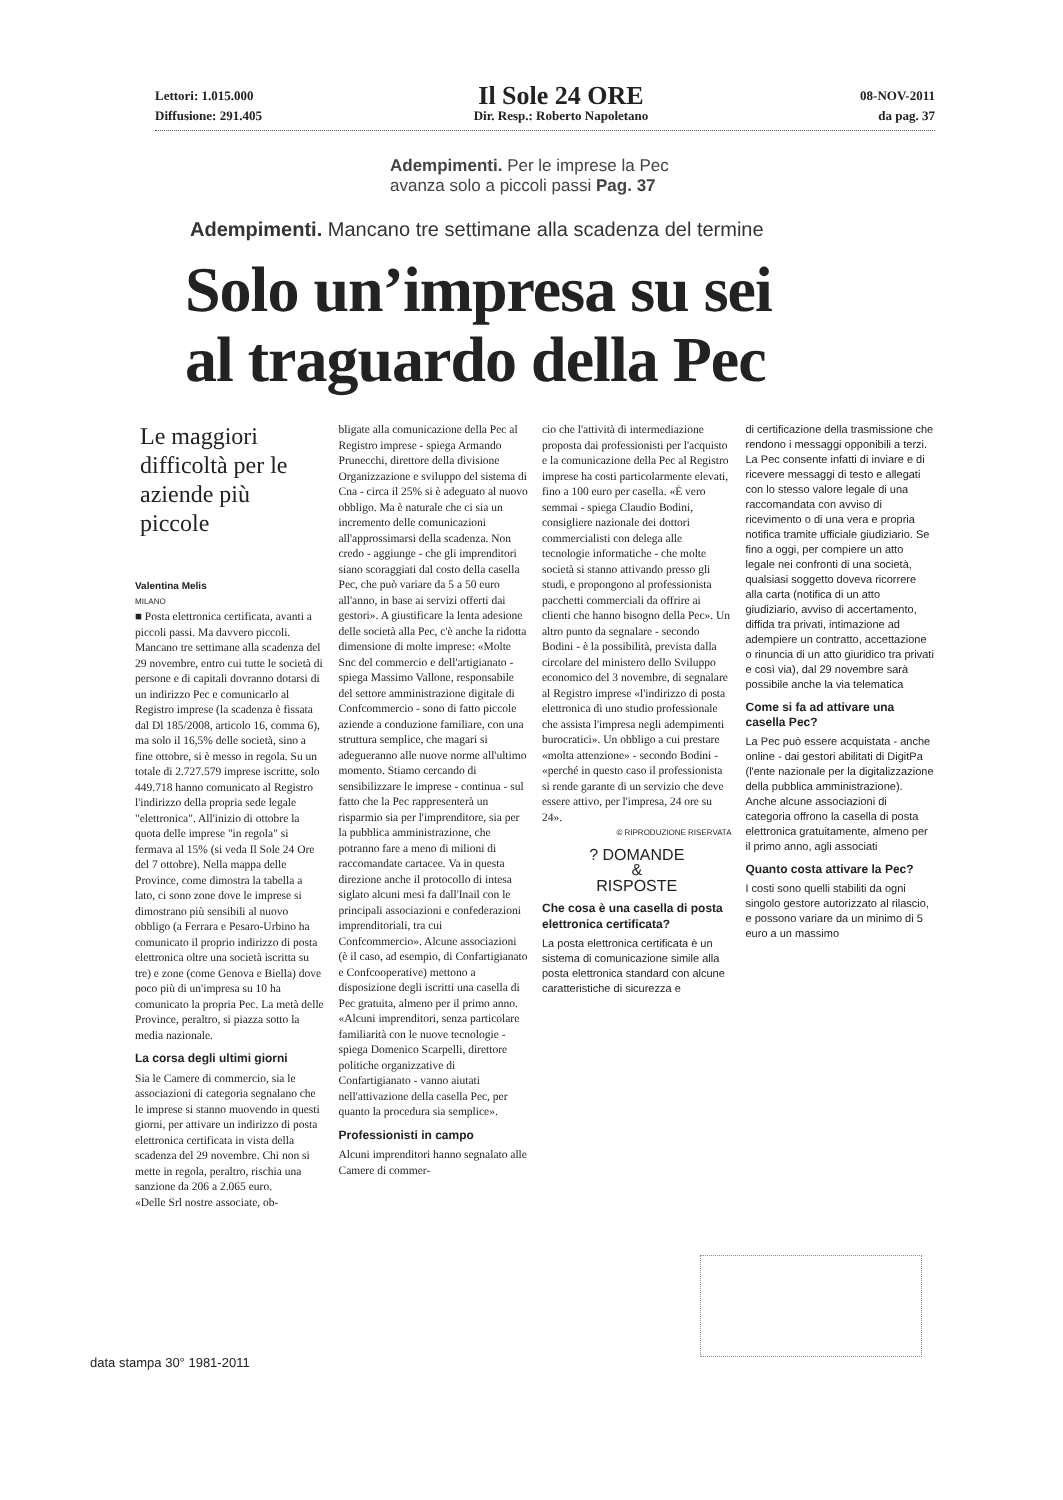Lettori: 1.015.000
Diffusione: 291.405
Il Sole 24 ORE
Dir. Resp.: Roberto Napoletano
08-NOV-2011
da pag. 37
Adempimenti. Per le imprese la Pec
avanza solo a piccoli passi Pag. 37
Adempimenti. Mancano tre settimane alla scadenza del termine
Solo un’impresa su sei
al traguardo della Pec
Le maggiori difficoltà per le aziende più piccole
Valentina Melis
MILANO
■ Posta elettronica certificata, avanti a piccoli passi. Ma davvero piccoli. Mancano tre settimane alla scadenza del 29 novembre, entro cui tutte le società di persone e di capitali dovranno dotarsi di un indirizzo Pec e comunicarlo al Registro imprese (la scadenza è fissata dal Dl 185/2008, articolo 16, comma 6), ma solo il 16,5% delle società, sino a fine ottobre, si è messo in regola. Su un totale di 2.727.579 imprese iscritte, solo 449.718 hanno comunicato al Registro l'indirizzo della propria sede legale "elettronica". All'inizio di ottobre la quota delle imprese "in regola" si fermava al 15% (si veda Il Sole 24 Ore del 7 ottobre). Nella mappa delle Province, come dimostra la tabella a lato, ci sono zone dove le imprese si dimostrano più sensibili al nuovo obbligo (a Ferrara e Pesaro-Urbino ha comunicato il proprio indirizzo di posta elettronica oltre una società iscritta su tre) e zone (come Genova e Biella) dove poco più di un'impresa su 10 ha comunicato la propria Pec. La metà delle Province, peraltro, si piazza sotto la media nazionale.
La corsa degli ultimi giorni
Sia le Camere di commercio, sia le associazioni di categoria segnalano che le imprese si stanno muovendo in questi giorni, per attivare un indirizzo di posta elettronica certificata in vista della scadenza del 29 novembre. Chi non si mette in regola, peraltro, rischia una sanzione da 206 a 2.065 euro.
«Delle Srl nostre associate, ob-
bligate alla comunicazione della Pec al Registro imprese - spiega Armando Prunecchi, direttore della divisione Organizzazione e sviluppo del sistema di Cna - circa il 25% si è adeguato al nuovo obbligo. Ma è naturale che ci sia un incremento delle comunicazioni all'approssimarsi della scadenza. Non credo - aggiunge - che gli imprenditori siano scoraggiati dal costo della casella Pec, che può variare da 5 a 50 euro all'anno, in base ai servizi offerti dai gestori». A giustificare la lenta adesione delle società alla Pec, c'è anche la ridotta dimensione di molte imprese: «Molte Snc del commercio e dell'artigianato - spiega Massimo Vallone, responsabile del settore amministrazione digitale di Confcommercio - sono di fatto piccole aziende a conduzione familiare, con una struttura semplice, che magari si adegueranno alle nuove norme all'ultimo momento. Stiamo cercando di sensibilizzare le imprese - continua - sul fatto che la Pec rappresenterà un risparmio sia per l'imprenditore, sia per la pubblica amministrazione, che potranno fare a meno di milioni di raccomandate cartacee. Va in questa direzione anche il protocollo di intesa siglato alcuni mesi fa dall'Inail con le principali associazioni e confederazioni imprenditoriali, tra cui Confcommercio». Alcune associazioni (è il caso, ad esempio, di Confartigianato e Confcooperative) mettono a disposizione degli iscritti una casella di Pec gratuita, almeno per il primo anno. «Alcuni imprenditori, senza particolare familiarità con le nuove tecnologie - spiega Domenico Scarpelli, direttore politiche organizzative di Confartigianato - vanno aiutati nell'attivazione della casella Pec, per quanto la procedura sia semplice».
Professionisti in campo
Alcuni imprenditori hanno segnalato alle Camere di commer-
cio che l'attività di intermediazione proposta dai professionisti per l'acquisto e la comunicazione della Pec al Registro imprese ha costi particolarmente elevati, fino a 100 euro per casella. «È vero semmai - spiega Claudio Bodini, consigliere nazionale dei dottori commercialisti con delega alle tecnologie informatiche - che molte società si stanno attivando presso gli studi, e propongono al professionista pacchetti commerciali da offrire ai clienti che hanno bisogno della Pec». Un altro punto da segnalare - secondo Bodini - è la possibilità, prevista dalla circolare del ministero dello Sviluppo economico del 3 novembre, di segnalare al Registro imprese «l'indirizzo di posta elettronica di uno studio professionale che assista l'impresa negli adempimenti burocratici». Un obbligo a cui prestare «molta attenzione» - secondo Bodini - «perché in questo caso il professionista si rende garante di un servizio che deve essere attivo, per l'impresa, 24 ore su 24».
© RIPRODUZIONE RISERVATA
? DOMANDE
&
RISPOSTE
Che cosa è una casella di posta elettronica certificata?
La posta elettronica certificata è un sistema di comunicazione simile alla posta elettronica standard con alcune caratteristiche di sicurezza e
di certificazione della trasmissione che rendono i messaggi opponibili a terzi. La Pec consente infatti di inviare e di ricevere messaggi di testo e allegati con lo stesso valore legale di una raccomandata con avviso di ricevimento o di una vera e propria notifica tramite ufficiale giudiziario. Se fino a oggi, per compiere un atto legale nei confronti di una società, qualsiasi soggetto doveva ricorrere alla carta (notifica di un atto giudiziario, avviso di accertamento, diffida tra privati, intimazione ad adempiere un contratto, accettazione o rinuncia di un atto giuridico tra privati e così via), dal 29 novembre sarà possibile anche la via telematica
Come si fa ad attivare una casella Pec?
La Pec può essere acquistata - anche online - dai gestori abilitati di DigitPa (l'ente nazionale per la digitalizzazione della pubblica amministrazione). Anche alcune associazioni di categoria offrono la casella di posta elettronica gratuitamente, almeno per il primo anno, agli associati
Quanto costa attivare la Pec?
I costi sono quelli stabiliti da ogni singolo gestore autorizzato al rilascio, e possono variare da un minimo di 5 euro a un massimo
data stampa 30° 1981-2011